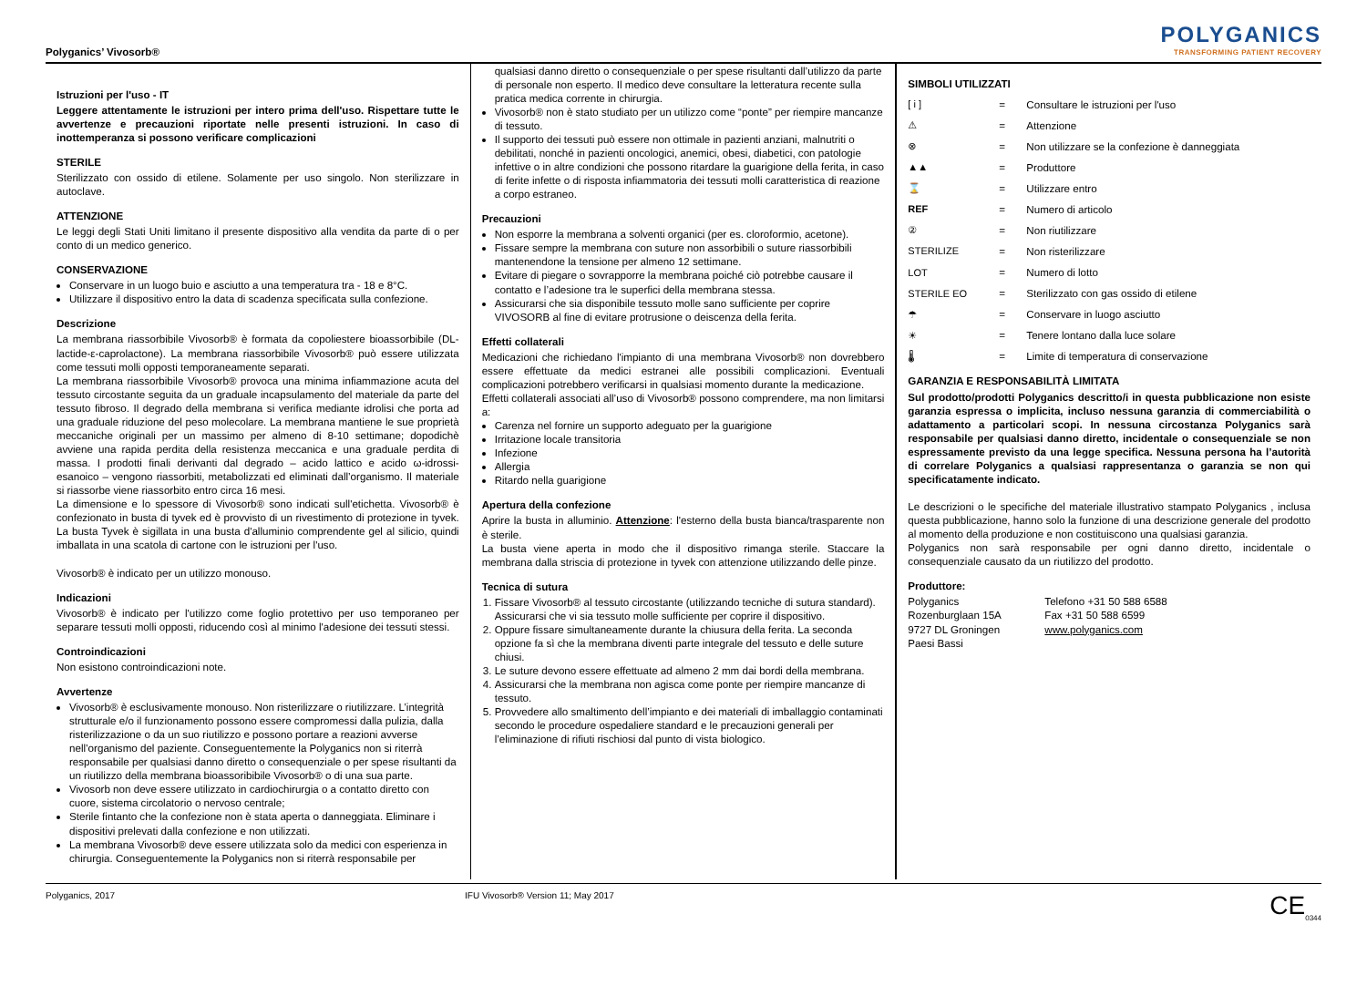Polyganics’ Vivosorb®
POLYGANICS
TRANSFORMING PATIENT RECOVERY
Istruzioni per l'uso - IT
Leggere attentamente le istruzioni per intero prima dell'uso. Rispettare tutte le avvertenze e precauzioni riportate nelle presenti istruzioni. In caso di inottemperanza si possono verificare complicazioni
STERILE
Sterilizzato con ossido di etilene. Solamente per uso singolo. Non sterilizzare in autoclave.
ATTENZIONE
Le leggi degli Stati Uniti limitano il presente dispositivo alla vendita da parte di o per conto di un medico generico.
CONSERVAZIONE
Conservare in un luogo buio e asciutto a una temperatura tra - 18 e 8°C.
Utilizzare il dispositivo entro la data di scadenza specificata sulla confezione.
Descrizione
La membrana riassorbibile Vivosorb® è formata da copoliestere bioassorbibile (DL-lactide-ε-caprolactone). La membrana riassorbibile Vivosorb® può essere utilizzata come tessuti molli opposti temporaneamente separati.
La membrana riassorbibile Vivosorb® provoca una minima infiammazione acuta del tessuto circostante seguita da un graduale incapsulamento del materiale da parte del tessuto fibroso. Il degrado della membrana si verifica mediante idrolisi che porta ad una graduale riduzione del peso molecolare. La membrana mantiene le sue proprietà meccaniche originali per un massimo per almeno di 8-10 settimane; dopodichè avviene una rapida perdita della resistenza meccanica e una graduale perdita di massa. I prodotti finali derivanti dal degrado – acido lattico e acido ω-idrossi- esanoico – vengono riassorbiti, metabolizzati ed eliminati dall’organismo. Il materiale si riassorbe viene riassorbito entro circa 16 mesi.
La dimensione e lo spessore di Vivosorb® sono indicati sull'etichetta. Vivosorb® è confezionato in busta di tyvek ed è provvisto di un rivestimento di protezione in tyvek. La busta Tyvek è sigillata in una busta d'alluminio comprendente gel al silicio, quindi imballata in una scatola di cartone con le istruzioni per l'uso.
Vivosorb® è indicato per un utilizzo monouso.
Indicazioni
Vivosorb® è indicato per l'utilizzo come foglio protettivo per uso temporaneo per separare tessuti molli opposti, riducendo così al minimo l'adesione dei tessuti stessi.
Controindicazioni
Non esistono controindicazioni note.
Avvertenze
Vivosorb® è esclusivamente monouso. Non risterilizzare o riutilizzare. L’integrità strutturale e/o il funzionamento possono essere compromessi dalla pulizia, dalla risterilizzazione o da un suo riutilizzo e possono portare a reazioni avverse nell’organismo del paziente. Conseguentemente la Polyganics non si riterrà responsabile per qualsiasi danno diretto o consequenziale o per spese risultanti da un riutilizzo della membrana bioassoribibile Vivosorb® o di una sua parte.
Vivosorb non deve essere utilizzato in cardiochirurgia o a contatto diretto con cuore, sistema circolatorio o nervoso centrale;
Sterile fintanto che la confezione non è stata aperta o danneggiata. Eliminare i dispositivi prelevati dalla confezione e non utilizzati.
La membrana Vivosorb® deve essere utilizzata solo da medici con esperienza in chirurgia. Conseguentemente la Polyganics non si riterrà responsabile per
qualsiasi danno diretto o consequenziale o per spese risultanti dall’utilizzo da parte di personale non esperto. Il medico deve consultare la letteratura recente sulla pratica medica corrente in chirurgia.
Vivosorb® non è stato studiato per un utilizzo come “ponte” per riempire mancanze di tessuto.
Il supporto dei tessuti può essere non ottimale in pazienti anziani, malnutriti o debilitati, nonché in pazienti oncologici, anemici, obesi, diabetici, con patologie infettive o in altre condizioni che possono ritardare la guarigione della ferita, in caso di ferite infette o di risposta infiammatoria dei tessuti molli caratteristica di reazione a corpo estraneo.
Precauzioni
Non esporre la membrana a solventi organici (per es. cloroformio, acetone).
Fissare sempre la membrana con suture non assorbibili o suture riassorbibili mantenendone la tensione per almeno 12 settimane.
Evitare di piegare o sovrapporre la membrana poiché ciò potrebbe causare il contatto e l’adesione tra le superfici della membrana stessa.
Assicurarsi che sia disponibile tessuto molle sano sufficiente per coprire VIVOSORB al fine di evitare protrusione o deiscenza della ferita.
Effetti collaterali
Medicazioni che richiedano l'impianto di una membrana Vivosorb® non dovrebbero essere effettuate da medici estranei alle possibili complicazioni. Eventuali complicazioni potrebbero verificarsi in qualsiasi momento durante la medicazione.
Effetti collaterali associati all’uso di Vivosorb® possono comprendere, ma non limitarsi a:
Carenza nel fornire un supporto adeguato per la guarigione
Irritazione locale transitoria
Infezione
Allergia
Ritardo nella guarigione
Apertura della confezione
Aprire la busta in alluminio. Attenzione: l'esterno della busta bianca/trasparente non è sterile.
La busta viene aperta in modo che il dispositivo rimanga sterile. Staccare la membrana dalla striscia di protezione in tyvek con attenzione utilizzando delle pinze.
Tecnica di sutura
1. Fissare Vivosorb® al tessuto circostante (utilizzando tecniche di sutura standard). Assicurarsi che vi sia tessuto molle sufficiente per coprire il dispositivo.
2. Oppure fissare simultaneamente durante la chiusura della ferita. La seconda opzione fa sì che la membrana diventi parte integrale del tessuto e delle suture chiusi.
3. Le suture devono essere effettuate ad almeno 2 mm dai bordi della membrana.
4. Assicurarsi che la membrana non agisca come ponte per riempire mancanze di tessuto.
5. Provvedere allo smaltimento dell’impianto e dei materiali di imballaggio contaminati secondo le procedure ospedaliere standard e le precauzioni generali per l’eliminazione di rifiuti rischiosi dal punto di vista biologico.
SIMBOLI UTILIZZATI
[ i ] = Consultare le istruzioni per l'uso
⚠ = Attenzione
⊗ = Non utilizzare se la confezione è danneggiata
▲▲ = Produttore
⌛ = Utilizzare entro
REF = Numero di articolo
② = Non riutilizzare
STERILIZE = Non risterilizzare
LOT = Numero di lotto
STERILE EO = Sterilizzato con gas ossido di etilene
☂ = Conservare in luogo asciutto
☀ = Tenere lontano dalla luce solare
🌡 = Limite di temperatura di conservazione
GARANZIA E RESPONSABILITÀ LIMITATA
Sul prodotto/prodotti Polyganics descritto/i in questa pubblicazione non esiste garanzia espressa o implicita, incluso nessuna garanzia di commerciabilità o adattamento a particolari scopi. In nessuna circostanza Polyganics sarà responsabile per qualsiasi danno diretto, incidentale o consequenziale se non espressamente previsto da una legge specifica. Nessuna persona ha l’autorità di correlare Polyganics a qualsiasi rappresentanza o garanzia se non qui specificatamente indicato.
Le descrizioni o le specifiche del materiale illustrativo stampato Polyganics , inclusa questa pubblicazione, hanno solo la funzione di una descrizione generale del prodotto al momento della produzione e non costituiscono una qualsiasi garanzia.
Polyganics non sarà responsabile per ogni danno diretto, incidentale o consequenziale causato da un riutilizzo del prodotto.
Produttore:
Polyganics
Rozenburglaan 15A
9727 DL Groningen
Paesi Bassi
Telefono +31 50 588 6588
Fax +31 50 588 6599
www.polyganics.com
Polyganics, 2017 IFU Vivosorb® Version 11; May 2017 CE<sub>0344</sub>